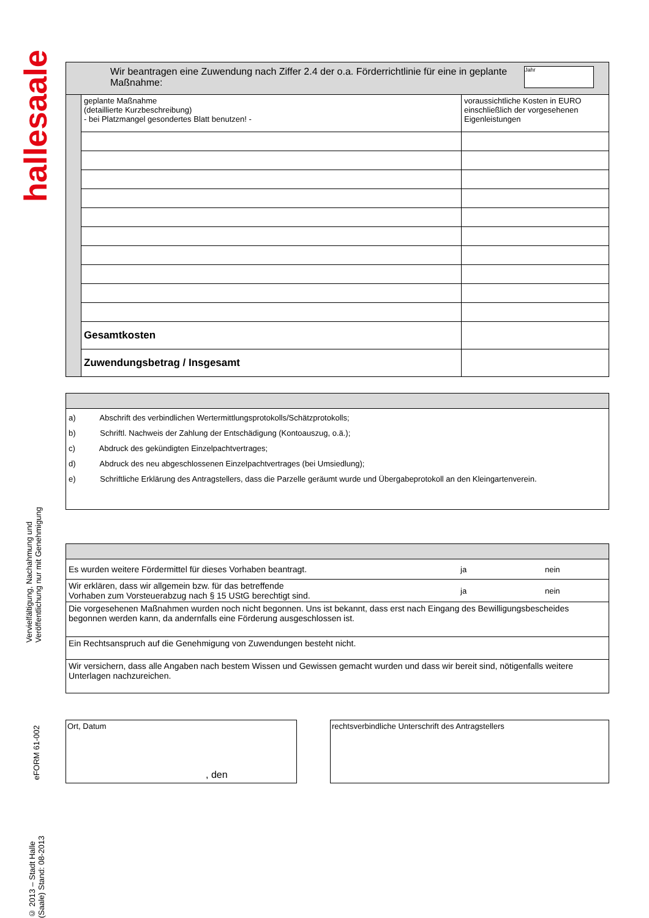hallesaale
Vervielfältigung, Nachahmung und Veröffentlichung nur mit Genehmigung
eFORM 61-002
© 2013 – Stadt Halle (Saale) Stand: 08-2013
| Jahr Wir beantragen eine Zuwendung nach Ziffer 2.4 der o.a. Förderrichtlinie für eine in geplante Maßnahme: | | |
| | geplante Maßnahme (detaillierte Kurzbeschreibung) - bei Platzmangel gesondertes Blatt benutzen! - | voraussichtliche Kosten in EURO einschließlich der vorgesehenen Eigenleistungen |
| | Gesamtkosten | |
| | Zuwendungsbetrag / Insgesamt | |
| a) Abschrift des verbindlichen Wertermittlungsprotokolls/Schätzprotokolls; b) Schriftl. Nachweis der Zahlung der Entschädigung (Kontoauszug, o.ä.); c) Abdruck des gekündigten Einzelpachtvertrages; d) Abdruck des neu abgeschlossenen Einzelpachtvertrages (bei Umsiedlung); e) Schriftliche Erklärung des Antragstellers, dass die Parzelle geräumt wurde und Übergabeprotokoll an den Kleingartenverein. |
| Es wurden weitere Fördermittel für dieses Vorhaben beantragt. | ja | nein |
| Wir erklären, dass wir allgemein bzw. für das betreffende Vorhaben zum Vorsteuerabzug nach § 15 UStG berechtigt sind. | ja | nein |
| Die vorgesehenen Maßnahmen wurden noch nicht begonnen. Uns ist bekannt, dass erst nach Eingang des Bewilligungsbescheides begonnen werden kann, da andernfalls eine Förderung ausgeschlossen ist. | | |
| Ein Rechtsanspruch auf die Genehmigung von Zuwendungen besteht nicht. | | |
| Wir versichern, dass alle Angaben nach bestem Wissen und Gewissen gemacht wurden und dass wir bereit sind, nötigenfalls weitere Unterlagen nachzureichen. | | |
Ort, Datum
, den
rechtsverbindliche Unterschrift des Antragstellers